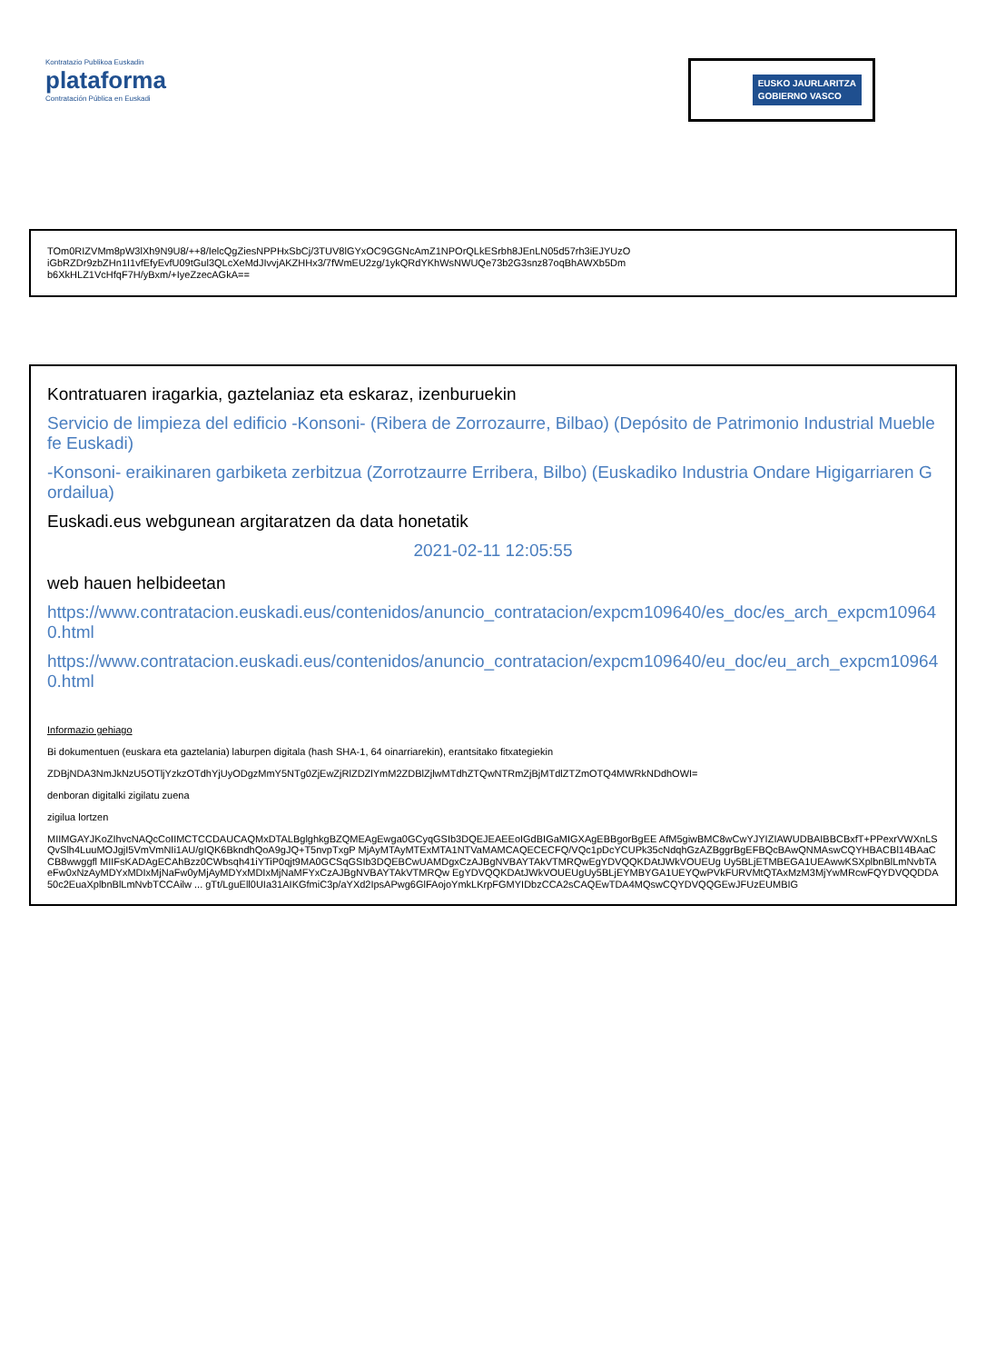Kontratazio Publikoa Euskadin
plataforma
Contratación Pública en Euskadi
EUSKO JAURLARITZA
GOBIERNO VASCO
TOm0RIZVMm8pW3lXh9N9U8/++8/IelcQgZiesNPPHxSbCj/3TUV8lGYxOC9GGNcAmZ1NPOrQLkESrbh8JEnLN05d57rh3iEJYUzO
iGbRZDr9zbZHn1I1vfEfyEvfU09tGul3QLcXeMdJIvvjAKZHHx3/7fWmEU2zg/1ykQRdYKhWsNWUQe73b2G3snz87oqBhAWXb5Dm
b6XkHLZ1VcHfqF7H/yBxm/+IyeZzecAGkA==
Kontratuaren iragarkia, gaztelaniaz eta eskaraz, izenburuekin
Servicio de limpieza del edificio -Konsoni- (Ribera de Zorrozaurre, Bilbao) (Depósito de Patrimonio Industrial Mueble fe Euskadi)
-Konsoni- eraikinaren garbiketa zerbitzua (Zorrotzaurre Erribera, Bilbo) (Euskadiko Industria Ondare Higigarriaren Gordailua)
Euskadi.eus webgunean argitaratzen da data honetatik
2021-02-11 12:05:55
web hauen helbideetan
https://www.contratacion.euskadi.eus/contenidos/anuncio_contratacion/expcm109640/es_doc/es_arch_expcm109640.html
https://www.contratacion.euskadi.eus/contenidos/anuncio_contratacion/expcm109640/eu_doc/eu_arch_expcm109640.html
Informazio gehiago
Bi dokumentuen (euskara eta gaztelania) laburpen digitala (hash SHA-1, 64 oinarriarekin), erantsitako fitxategiekin
ZDBjNDA3NmJkNzU5OTljYzkzOTdhYjUyODgzMmY5NTg0ZjEwZjRlZDZlYmM2ZDBlZjlwMTdhZTQwNTRmZjBjMTdlZTZmOTQ4MWRkNDdhOWI=
denboran digitalki zigilatu zuena
zigilua lortzen
MIIMGAYJKoZIhvcNAQcCoIIMCTCCDAUCAQMxDTALBglghkgBZQMEAgEwga0GCyqGSIb3DQEJEAEEoIGdBIGaMIGXAgEBBgorBgEE AfM5giwBMC8wCwYJYIZIAWUDBAIBBCBxfT+PPexrVWXnLSQvSlh4LuuMOJgjI5VmVmNIi1AU/gIQK6BkndhQoA9gJQ+T5nvpTxgP MjAyMTAyMTExMTA1NTVaMAMCAQECECFQ/VQc1pDcYCUPk35cNdqhGzAZBggrBgEFBQcBAwQNMAswCQYHBACBl14BAaCCB8wwggfl MIIFsKADAgECAhBzz0CWbsqh41iYTiP0qjt9MA0GCSqGSIb3DQEBCwUAMDgxCzAJBgNVBAYTAkVTMRQwEgYDVQQKDAtJWkVOUEUg Uy5BLjETMBEGA1UEAwwKSXplbnBlLmNvbTAeFw0xNzAyMDYxMDIxMjNaFw0yMjAyMDYxMDIxMjNaMFYxCzAJBgNVBAYTAkVTMRQw EgYDVQQKDAtJWkVOUEUgUy5BLjEYMBYGA1UEYQwPVkFURVMtQTAxMzM3MjYwMRcwFQYDVQQDDA50c2EuaXplbnBlLmNvbTCCAilw ... gTt/LguEll0UIa31AIKGfmiC3p/aYXd2IpsAPwg6GlFAojoYmkLKrpFGMYIDbzCCA2sCAQEwTDA4MQswCQYDVQQGEwJFUzEUMBIG